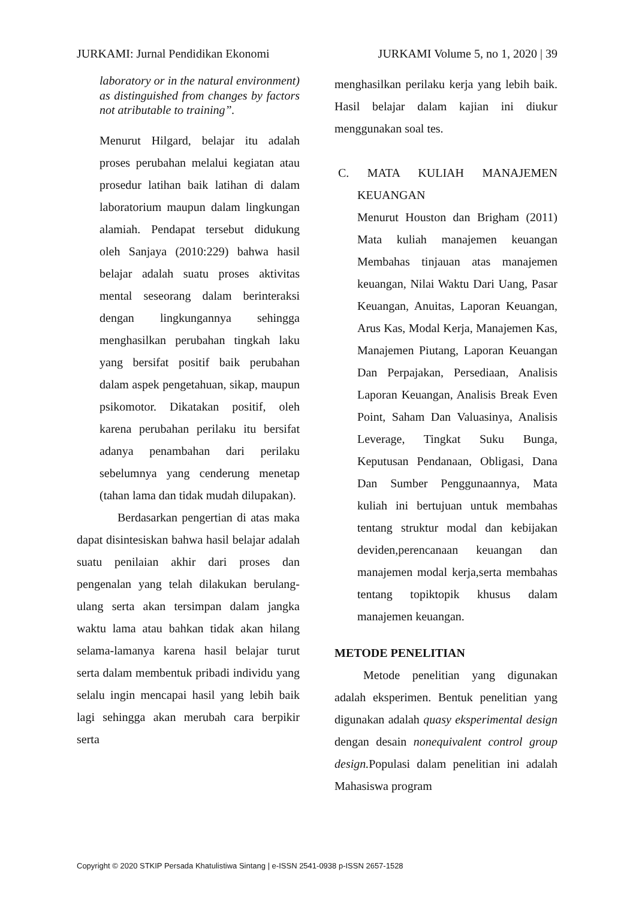JURKAMI: Jurnal Pendidikan Ekonomi JURKAMI Volume 5, no 1, 2020 | 39
laboratory or in the natural environment) as distinguished from changes by factors not atributable to training”.
Menurut Hilgard, belajar itu adalah proses perubahan melalui kegiatan atau prosedur latihan baik latihan di dalam laboratorium maupun dalam lingkungan alamiah. Pendapat tersebut didukung oleh Sanjaya (2010:229) bahwa hasil belajar adalah suatu proses aktivitas mental seseorang dalam berinteraksi dengan lingkungannya sehingga menghasilkan perubahan tingkah laku yang bersifat positif baik perubahan dalam aspek pengetahuan, sikap, maupun psikomotor. Dikatakan positif, oleh karena perubahan perilaku itu bersifat adanya penambahan dari perilaku sebelumnya yang cenderung menetap (tahan lama dan tidak mudah dilupakan).
Berdasarkan pengertian di atas maka dapat disintesiskan bahwa hasil belajar adalah suatu penilaian akhir dari proses dan pengenalan yang telah dilakukan berulang-ulang serta akan tersimpan dalam jangka waktu lama atau bahkan tidak akan hilang selama-lamanya karena hasil belajar turut serta dalam membentuk pribadi individu yang selalu ingin mencapai hasil yang lebih baik lagi sehingga akan merubah cara berpikir serta
menghasilkan perilaku kerja yang lebih baik. Hasil belajar dalam kajian ini diukur menggunakan soal tes.
C. MATA KULIAH MANAJEMEN KEUANGAN
Menurut Houston dan Brigham (2011) Mata kuliah manajemen keuangan Membahas tinjauan atas manajemen keuangan, Nilai Waktu Dari Uang, Pasar Keuangan, Anuitas, Laporan Keuangan, Arus Kas, Modal Kerja, Manajemen Kas, Manajemen Piutang, Laporan Keuangan Dan Perpajakan, Persediaan, Analisis Laporan Keuangan, Analisis Break Even Point, Saham Dan Valuasinya, Analisis Leverage, Tingkat Suku Bunga, Keputusan Pendanaan, Obligasi, Dana Dan Sumber Penggunaannya, Mata kuliah ini bertujuan untuk membahas tentang struktur modal dan kebijakan deviden,perencanaan keuangan dan manajemen modal kerja,serta membahas tentang topiktopik khusus dalam manajemen keuangan.
METODE PENELITIAN
Metode penelitian yang digunakan adalah eksperimen. Bentuk penelitian yang digunakan adalah quasy eksperimental design dengan desain nonequivalent control group design. Populasi dalam penelitian ini adalah Mahasiswa program
Copyright © 2020 STKIP Persada Khatulistiwa Sintang | e-ISSN 2541-0938 p-ISSN 2657-1528